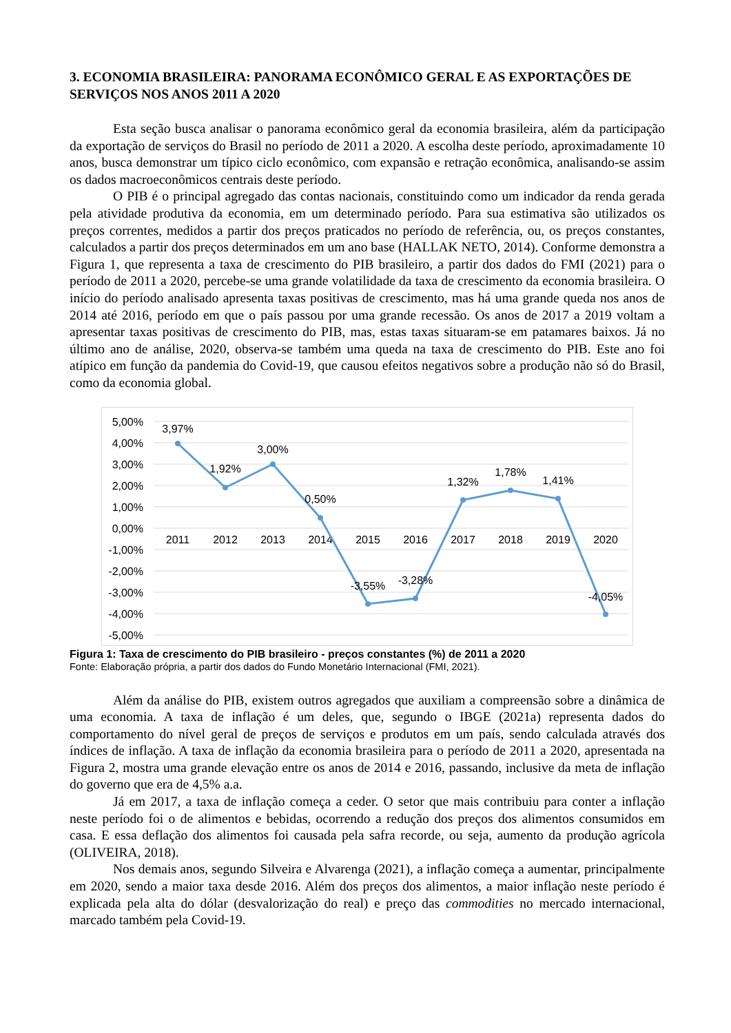3. ECONOMIA BRASILEIRA: PANORAMA ECONÔMICO GERAL E AS EXPORTAÇÕES DE SERVIÇOS NOS ANOS 2011 A 2020
Esta seção busca analisar o panorama econômico geral da economia brasileira, além da participação da exportação de serviços do Brasil no período de 2011 a 2020. A escolha deste período, aproximadamente 10 anos, busca demonstrar um típico ciclo econômico, com expansão e retração econômica, analisando-se assim os dados macroeconômicos centrais deste período.
O PIB é o principal agregado das contas nacionais, constituindo como um indicador da renda gerada pela atividade produtiva da economia, em um determinado período. Para sua estimativa são utilizados os preços correntes, medidos a partir dos preços praticados no período de referência, ou, os preços constantes, calculados a partir dos preços determinados em um ano base (HALLAK NETO, 2014). Conforme demonstra a Figura 1, que representa a taxa de crescimento do PIB brasileiro, a partir dos dados do FMI (2021) para o período de 2011 a 2020, percebe-se uma grande volatilidade da taxa de crescimento da economia brasileira. O início do período analisado apresenta taxas positivas de crescimento, mas há uma grande queda nos anos de 2014 até 2016, período em que o país passou por uma grande recessão. Os anos de 2017 a 2019 voltam a apresentar taxas positivas de crescimento do PIB, mas, estas taxas situaram-se em patamares baixos. Já no último ano de análise, 2020, observa-se também uma queda na taxa de crescimento do PIB. Este ano foi atípico em função da pandemia do Covid-19, que causou efeitos negativos sobre a produção não só do Brasil, como da economia global.
5,00%
4,00%
3,00%
2,00%
1,00%
0,00%
-1,00%
-2,00%
-3,00%
-4,00%
-5,00%
2011
2012
2013
2014
2015
2016
2017
2018
2019
2020
3,97%
1,92%
3,00%
0,50%
-3,55%
-3,28%
1,32%
1,78%
1,41%
-4,05%
Figura 1: Taxa de crescimento do PIB brasileiro - preços constantes (%) de 2011 a 2020
Fonte: Elaboração própria, a partir dos dados do Fundo Monetário Internacional (FMI, 2021).
Além da análise do PIB, existem outros agregados que auxiliam a compreensão sobre a dinâmica de uma economia. A taxa de inflação é um deles, que, segundo o IBGE (2021a) representa dados do comportamento do nível geral de preços de serviços e produtos em um país, sendo calculada através dos índices de inflação. A taxa de inflação da economia brasileira para o período de 2011 a 2020, apresentada na Figura 2, mostra uma grande elevação entre os anos de 2014 e 2016, passando, inclusive da meta de inflação do governo que era de 4,5% a.a.
Já em 2017, a taxa de inflação começa a ceder. O setor que mais contribuiu para conter a inflação neste período foi o de alimentos e bebidas, ocorrendo a redução dos preços dos alimentos consumidos em casa. E essa deflação dos alimentos foi causada pela safra recorde, ou seja, aumento da produção agrícola (OLIVEIRA, 2018).
Nos demais anos, segundo Silveira e Alvarenga (2021), a inflação começa a aumentar, principalmente em 2020, sendo a maior taxa desde 2016. Além dos preços dos alimentos, a maior inflação neste período é explicada pela alta do dólar (desvalorização do real) e preço das commodities no mercado internacional, marcado também pela Covid-19.